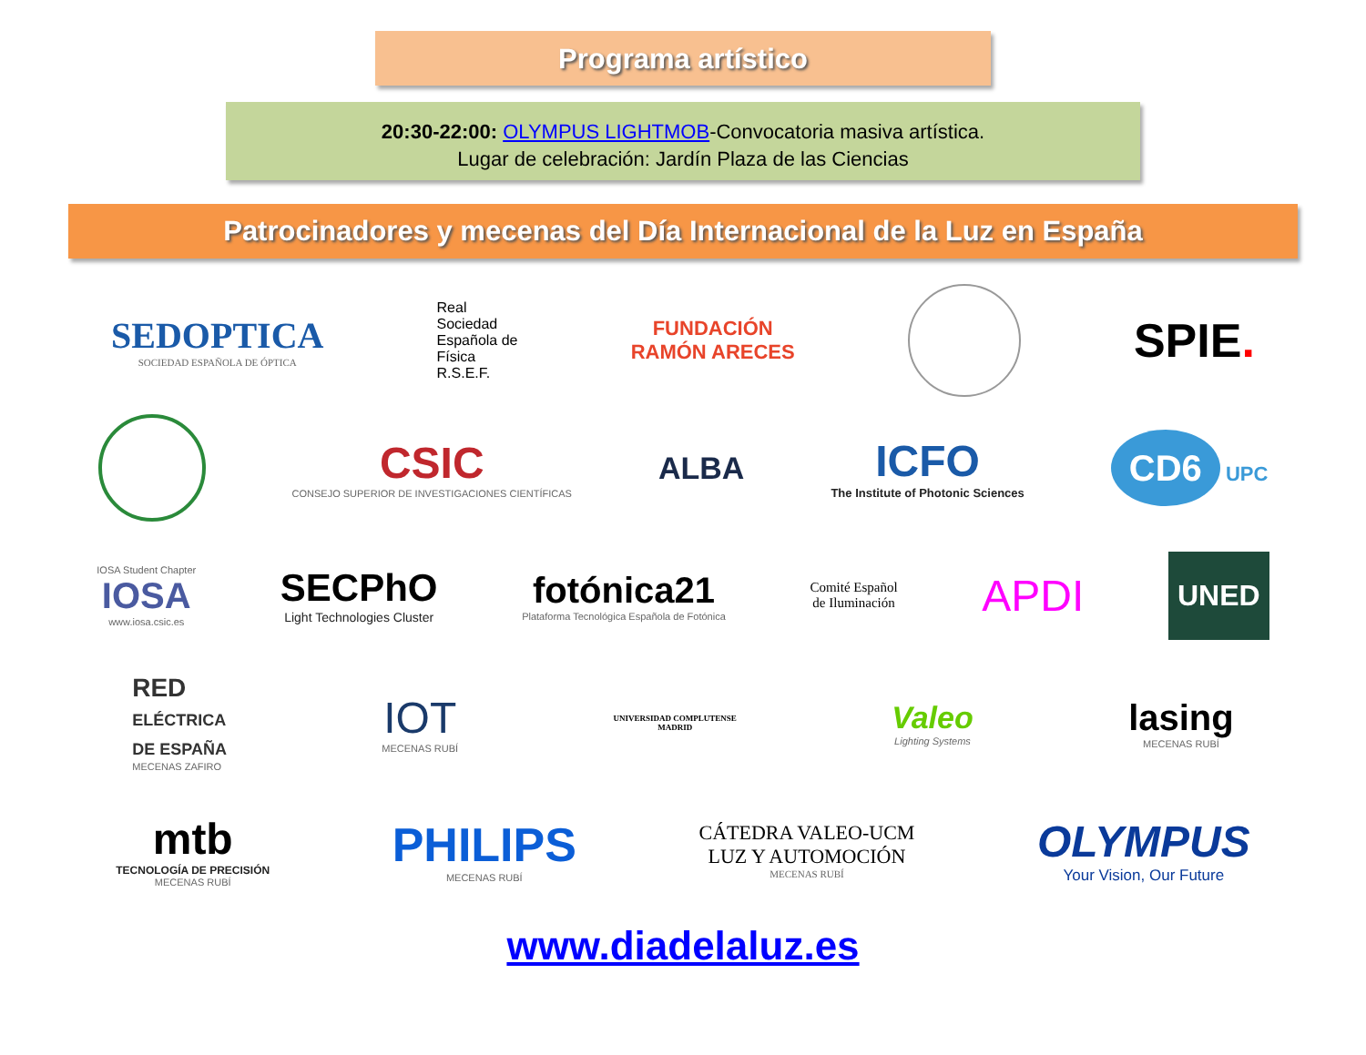Programa artístico
20:30-22:00: OLYMPUS LIGHTMOB-Convocatoria masiva artística.
Lugar de celebración: Jardín Plaza de las Ciencias
Patrocinadores y mecenas del Día Internacional de la Luz en España
SEDOPTICA
SOCIEDAD ESPAÑOLA DE ÓPTICA
Real
Sociedad
Española de
Física
R.S.E.F.
FUNDACIÓN
RAMÓN ARECES
SPIE.
CSIC
CONSEJO SUPERIOR DE INVESTIGACIONES CIENTÍFICAS
ALBA
ICFO
The Institute of Photonic Sciences
CD6 UPC
IOSA Student Chapter
IOSA
www.iosa.csic.es
SECPhO
Light Technologies Cluster
fotónica21
Plataforma Tecnológica Española de Fotónica
Comité Español
de Iluminación
APDI
UNED
RED
ELÉCTRICA
DE ESPAÑA
MECENAS ZAFIRO
IOT
MECENAS RUBÍ
UNIVERSIDAD COMPLUTENSE
MADRID
Valeo
Lighting Systems
lasing
MECENAS RUBÍ
mtb
TECNOLOGÍA DE PRECISIÓN
MECENAS RUBÍ
PHILIPS
MECENAS RUBÍ
CÁTEDRA VALEO-UCM
LUZ Y AUTOMOCIÓN
MECENAS RUBÍ
OLYMPUS
Your Vision, Our Future
www.diadelaluz.es